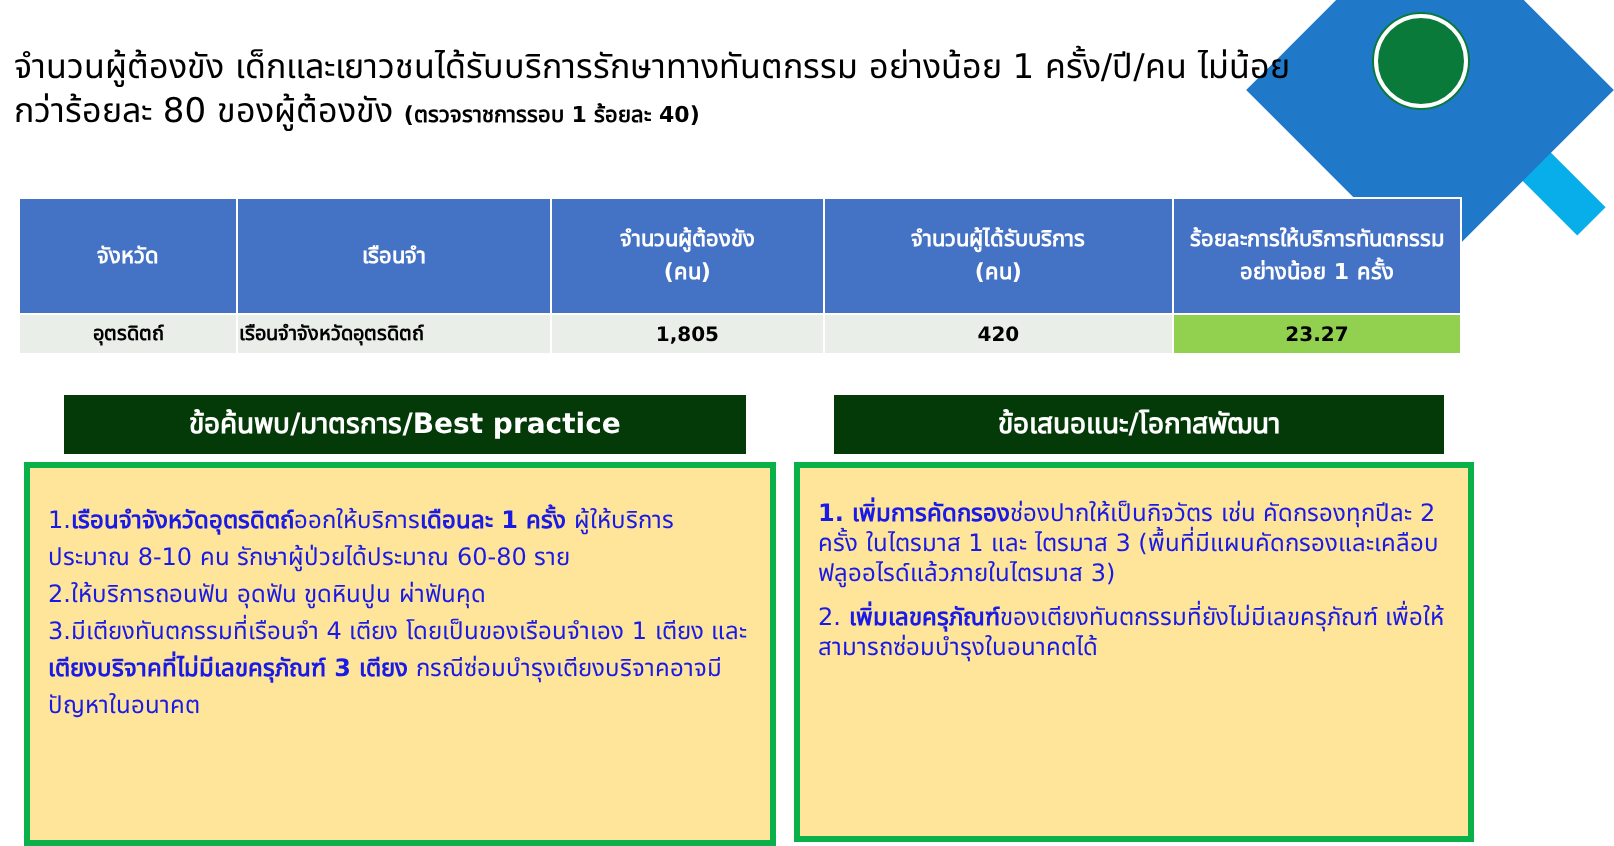จำนวนผู้ต้องขัง เด็กและเยาวชนได้รับบริการรักษาทางทันตกรรม อย่างน้อย 1 ครั้ง/ปี/คน ไม่น้อยกว่าร้อยละ 80 ของผู้ต้องขัง (ตรวจราชการรอบ 1 ร้อยละ 40)
| จังหวัด | เรือนจำ | จำนวนผู้ต้องขัง (คน) | จำนวนผู้ได้รับบริการ (คน) | ร้อยละการให้บริการทันตกรรม อย่างน้อย 1 ครั้ง |
| --- | --- | --- | --- | --- |
| อุตรดิตถ์ | เรือนจำจังหวัดอุตรดิตถ์ | 1,805 | 420 | 23.27 |
ข้อค้นพบ/มาตรการ/Best practice
1.เรือนจำจังหวัดอุตรดิตถ์ออกให้บริการเดือนละ 1 ครั้ง ผู้ให้บริการประมาณ 8-10 คน รักษาผู้ป่วยได้ประมาณ 60-80 ราย
2.ให้บริการถอนฟัน อุดฟัน ขูดหินปูน ผ่าฟันคุด
3.มีเตียงทันตกรรมที่เรือนจำ 4 เตียง โดยเป็นของเรือนจำเอง 1 เตียง และเตียงบริจาคที่ไม่มีเลขครุภัณฑ์ 3 เตียง กรณีซ่อมบำรุงเตียงบริจาคอาจมีปัญหาในอนาคต
ข้อเสนอแนะ/โอกาสพัฒนา
1. เพิ่มการคัดกรองช่องปากให้เป็นกิจวัตร เช่น คัดกรองทุกปีละ 2 ครั้ง ในไตรมาส 1 และ ไตรมาส 3 (พื้นที่มีแผนคัดกรองและเคลือบฟลูออไรด์แล้วภายในไตรมาส 3)
2. เพิ่มเลขครุภัณฑ์ของเตียงทันตกรรมที่ยังไม่มีเลขครุภัณฑ์ เพื่อให้สามารถซ่อมบำรุงในอนาคตได้